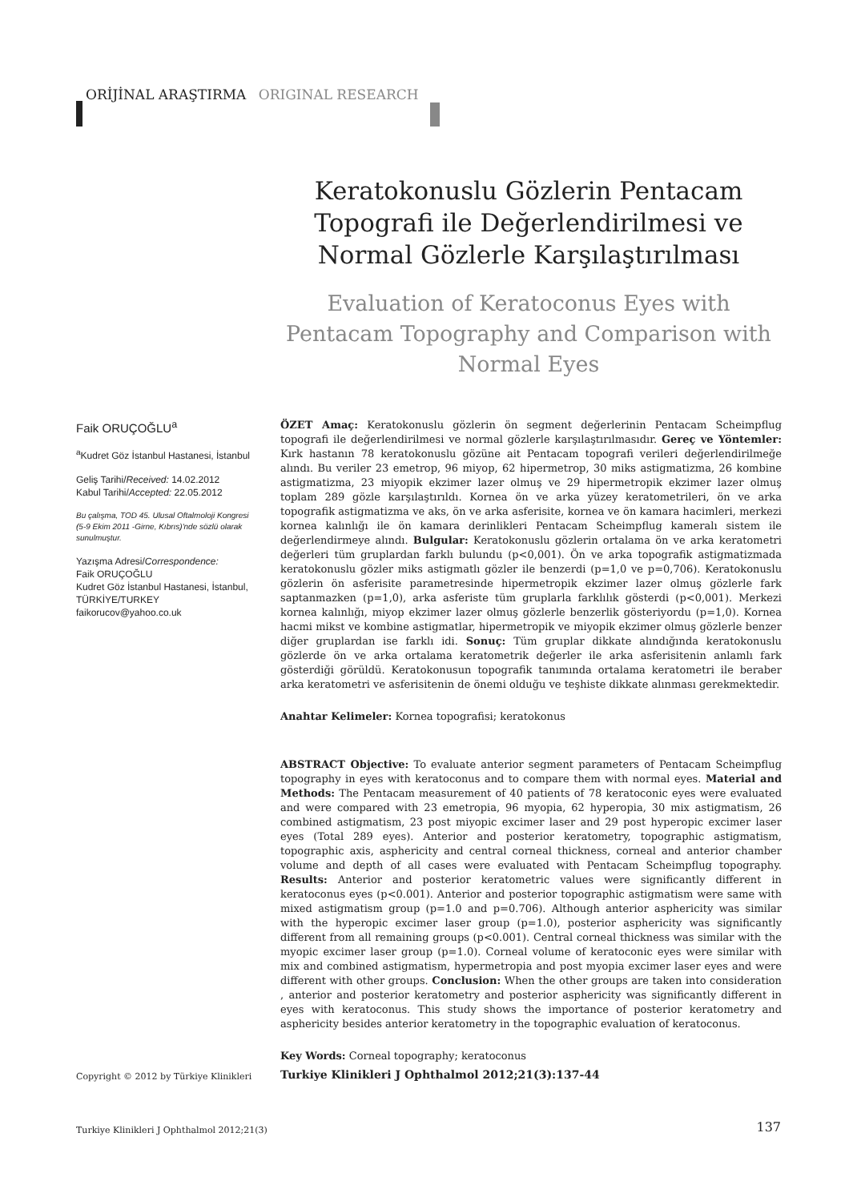ORİJİNAL ARAŞTIRMA ORIGINAL RESEARCH
Keratokonuslu Gözlerin Pentacam Topografi ile Değerlendirilmesi ve Normal Gözlerle Karşılaştırılması
Evaluation of Keratoconus Eyes with Pentacam Topography and Comparison with Normal Eyes
Faik ORUÇOĞLU<sup>a</sup>
<sup>a</sup> Kudret Göz İstanbul Hastanesi, İstanbul
Geliş Tarihi/Received: 14.02.2012
Kabul Tarihi/Accepted: 22.05.2012
Bu çalışma, TOD 45. Ulusal Oftalmoloji Kongresi (5-9 Ekim 2011 -Girne, Kıbrıs)'nde sözlü olarak sunulmuştur.
Yazışma Adresi/Correspondence:
Faik ORUÇOĞLU
Kudret Göz İstanbul Hastanesi, İstanbul, TÜRKİYE/TURKEY
faikorucov@yahoo.co.uk
ÖZET Amaç: Keratokonuslu gözlerin ön segment değerlerinin Pentacam Scheimpflug topografi ile değerlendirilmesi ve normal gözlerle karşılaştırılmasıdır. Gereç ve Yöntemler: Kırk hastanın 78 keratokonuslu gözüne ait Pentacam topografi verileri değerlendirilmeğe alındı. Bu veriler 23 emetrop, 96 miyop, 62 hipermetrop, 30 miks astigmatizma, 26 kombine astigmatizma, 23 miyopik ekzimer lazer olmuş ve 29 hipermetropik ekzimer lazer olmuş toplam 289 gözle karşılaştırıldı. Kornea ön ve arka yüzey keratometrileri, ön ve arka topografik astigmatizma ve aks, ön ve arka asferisite, kornea ve ön kamara hacimleri, merkezi kornea kalınlığı ile ön kamara derinlikleri Pentacam Scheimpflug kameralı sistem ile değerlendirmeye alındı. Bulgular: Keratokonuslu gözlerin ortalama ön ve arka keratometri değerleri tüm gruplardan farklı bulundu (p<0,001). Ön ve arka topografik astigmatizmada keratokonuslu gözler miks astigmatlı gözler ile benzerdi (p=1,0 ve p=0,706). Keratokonuslu gözlerin ön asferisite parametresinde hipermetropik ekzimer lazer olmuş gözlerle fark saptanmazken (p=1,0), arka asferiste tüm gruplarla farklılık gösterdi (p<0,001). Merkezi kornea kalınlığı, miyop ekzimer lazer olmuş gözlerle benzerlik gösteriyordu (p=1,0). Kornea hacmi mikst ve kombine astigmatlar, hipermetropik ve miyopik ekzimer olmuş gözlerle benzer diğer gruplardan ise farklı idi. Sonuç: Tüm gruplar dikkate alındığında keratokonuslu gözlerde ön ve arka ortalama keratometrik değerler ile arka asferisitenin anlamlı fark gösterdiği görüldü. Keratokonusun topografik tanımında ortalama keratometri ile beraber arka keratometri ve asferisitenin de önemi olduğu ve teşhiste dikkate alınması gerekmektedir.
Anahtar Kelimeler: Kornea topografisi; keratokonus
ABSTRACT Objective: To evaluate anterior segment parameters of Pentacam Scheimpflug topography in eyes with keratoconus and to compare them with normal eyes. Material and Methods: The Pentacam measurement of 40 patients of 78 keratoconic eyes were evaluated and were compared with 23 emetropia, 96 myopia, 62 hyperopia, 30 mix astigmatism, 26 combined astigmatism, 23 post miyopic excimer laser and 29 post hyperopic excimer laser eyes (Total 289 eyes). Anterior and posterior keratometry, topographic astigmatism, topographic axis, asphericity and central corneal thickness, corneal and anterior chamber volume and depth of all cases were evaluated with Pentacam Scheimpflug topography. Results: Anterior and posterior keratometric values were significantly different in keratoconus eyes (p<0.001). Anterior and posterior topographic astigmatism were same with mixed astigmatism group (p=1.0 and p=0.706). Although anterior asphericity was similar with the hyperopic excimer laser group (p=1.0), posterior asphericity was significantly different from all remaining groups (p<0.001). Central corneal thickness was similar with the myopic excimer laser group (p=1.0). Corneal volume of keratoconic eyes were similar with mix and combined astigmatism, hypermetropia and post myopia excimer laser eyes and were different with other groups. Conclusion: When the other groups are taken into consideration , anterior and posterior keratometry and posterior asphericity was significantly different in eyes with keratoconus. This study shows the importance of posterior keratometry and asphericity besides anterior keratometry in the topographic evaluation of keratoconus.
Key Words: Corneal topography; keratoconus
Copyright © 2012 by Türkiye Klinikleri
Turkiye Klinikleri J Ophthalmol 2012;21(3):137-44
Turkiye Klinikleri J Ophthalmol 2012;21(3)
137